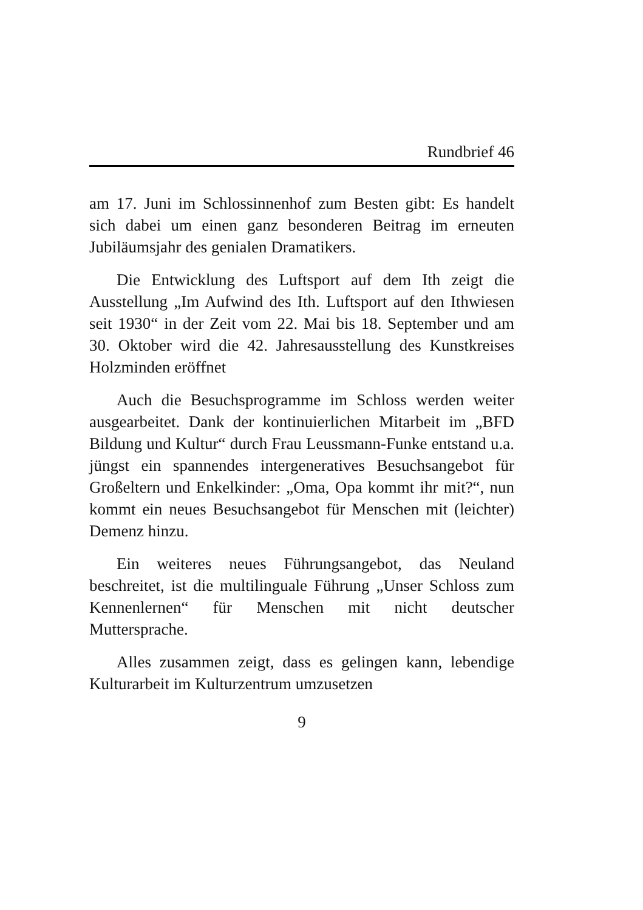Rundbrief 46
am 17. Juni im Schlossinnenhof zum Besten gibt: Es handelt sich dabei um einen ganz besonderen Beitrag im erneuten Jubiläumsjahr des genialen Dramatikers.
Die Entwicklung des Luftsport auf dem Ith zeigt die Ausstellung „Im Aufwind des Ith. Luftsport auf den Ithwiesen seit 1930“ in der Zeit vom 22. Mai bis 18. September und am 30. Oktober wird die 42. Jahresausstellung des Kunstkreises Holzminden eröffnet
Auch die Besuchsprogramme im Schloss werden weiter ausgearbeitet. Dank der kontinuierlichen Mitarbeit im „BFD Bildung und Kultur“ durch Frau Leussmann-Funke entstand u.a. jüngst ein spannendes intergeneratives Besuchsangebot für Großeltern und Enkelkinder: „Oma, Opa kommt ihr mit?“, nun kommt ein neues Besuchsangebot für Menschen mit (leichter) Demenz hinzu.
Ein weiteres neues Führungsangebot, das Neuland beschreitet, ist die multilinguale Führung „Unser Schloss zum Kennenlernen“ für Menschen mit nicht deutscher Muttersprache.
Alles zusammen zeigt, dass es gelingen kann, lebendige Kulturarbeit im Kulturzentrum umzusetzen
9